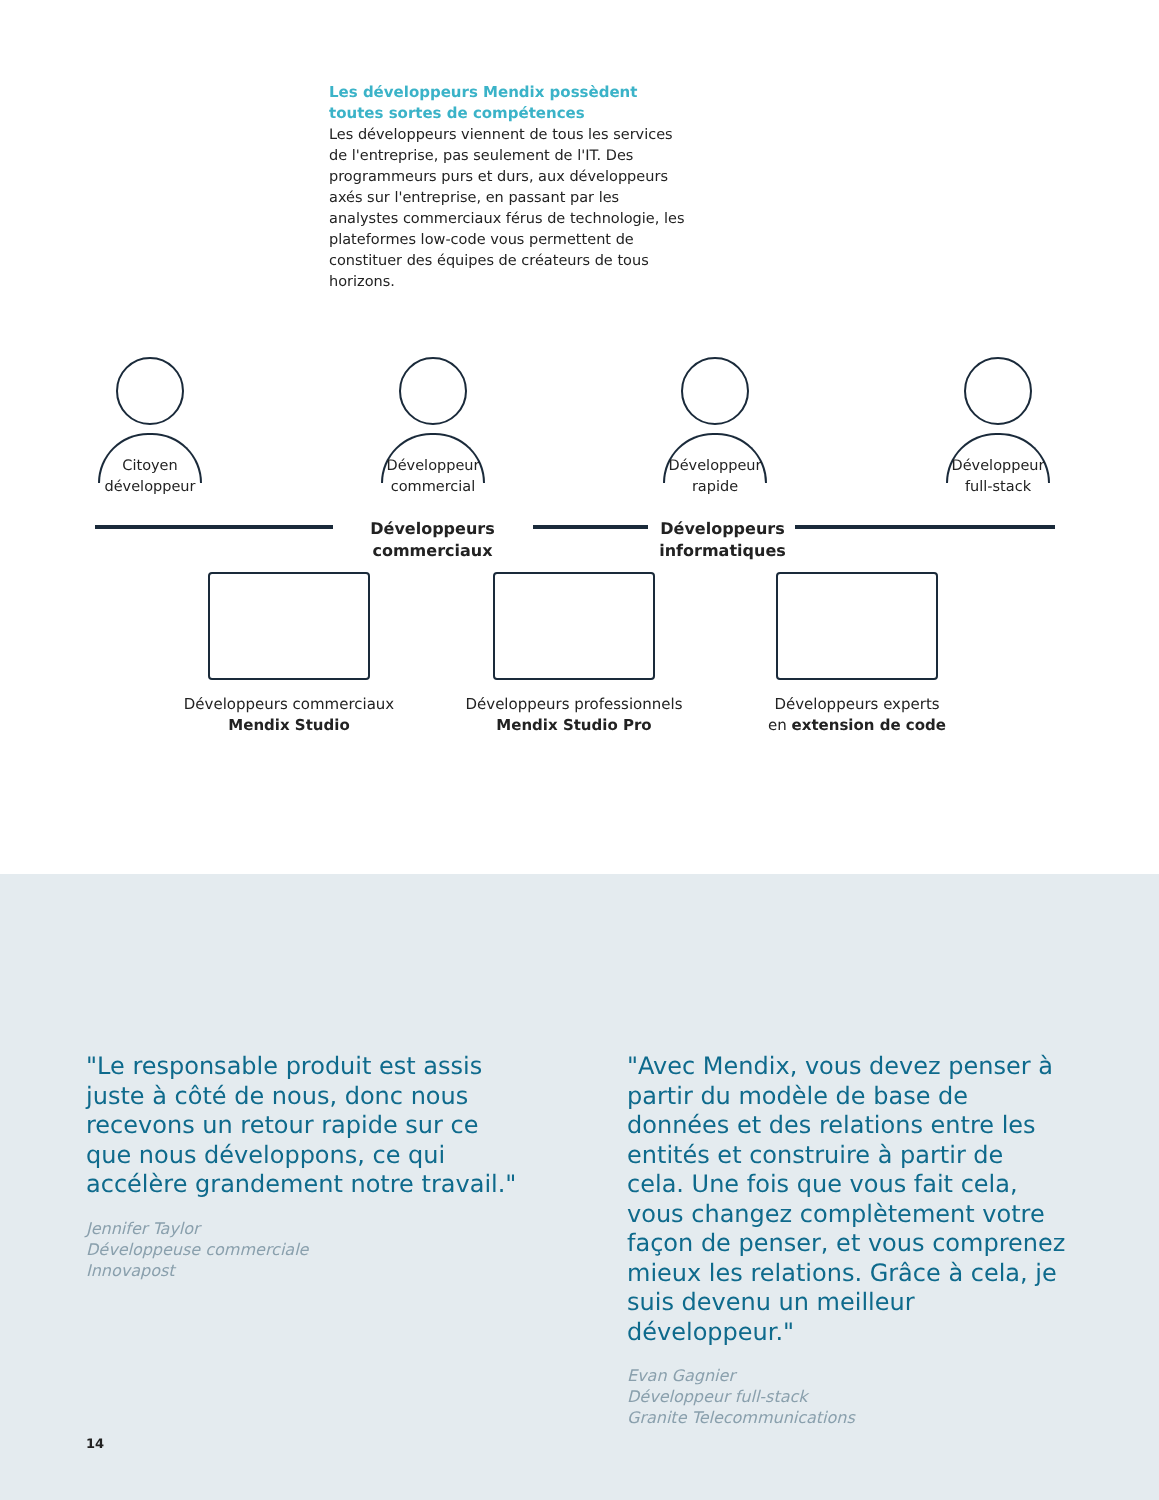Les développeurs Mendix possèdent toutes sortes de compétences
Les développeurs viennent de tous les services de l'entreprise, pas seulement de l'IT. Des program­meurs purs et durs, aux développeurs axés sur l'entreprise, en passant par les analystes com­merciaux férus de technologie, les plateformes low-code vous permettent de constituer des équipes de créateurs de tous horizons.
Citoyen
développeur
Développeur
commercial
Développeur
rapide
Développeur
full-stack
Développeurs commerciaux
Développeurs informatiques
Développeurs commerciaux
Mendix Studio
Développeurs professionnels
Mendix Studio Pro
Développeurs experts
en extension de code
"Le responsable produit est assis juste à côté de nous, donc nous recevons un retour rapide sur ce que nous déve­loppons, ce qui accélère grandement notre travail."
Jennifer Taylor
Développeuse commerciale
Innovapost
"Avec Mendix, vous devez penser à partir du modèle de base de données et des relations entre les entités et construire à partir de cela. Une fois que vous fait cela, vous changez com­plètement votre façon de penser, et vous comprenez mieux les relations. Grâce à cela, je suis devenu un meil­leur développeur."
Evan Gagnier
Développeur full-stack
Granite Telecommunications
14